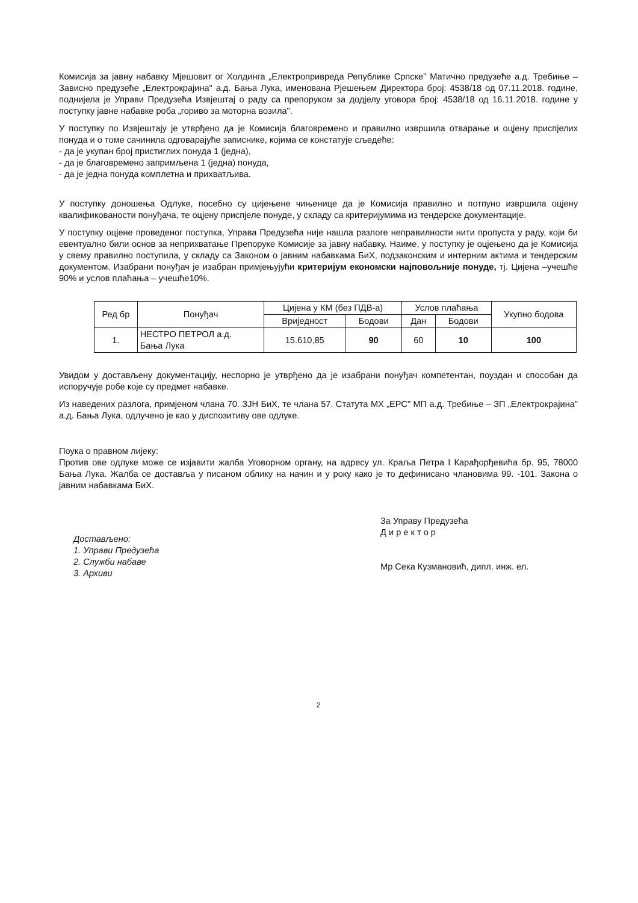Комисија за јавну набавку Мјешовит ог Холдинга „Електропривреда Републике Српске" Матично предузеће а.д. Требиње – Зависно предузеће „Електрокрајина" а.д. Бања Лука, именована Рјешењем Директора број: 4538/18 од 07.11.2018. године, поднијела је Управи Предузећа Извјештај о раду са препоруком за додјелу уговора број: 4538/18 од 16.11.2018. године у поступку јавне набавке роба „гориво за моторна возила".
У поступку по Извјештају је утврђено да је Комисија благовремено и правилно извршила отварање и оцјену приспјелих понуда и о томе сачинила одговарајуће записнике, којима се констатује сљедеће:
- да је укупан број пристиглих понуда 1 (једна),
- да је благовремено запримљена 1 (једна) понуда,
- да је једна понуда комплетна и прихватљива.
У поступку доношења Одлуке, посебно су цијењене чињенице да је Комисија правилно и потпуно извршила оцјену квалификованости понуђача, те оцјену приспјеле понуде, у складу са критеријумима из тендерске документације.
У поступку оцјене проведеног поступка, Управа Предузећа није нашла разлоге неправилности нити пропуста у раду, који би евентуално били основ за неприхватање Препоруке Комисије за јавну набавку. Наиме, у поступку је оцјењено да је Комисија у свему правилно поступила, у складу са Законом о јавним набавкама БиХ, подзаконским и интерним актима и тендерским документом. Изабрани понуђач је изабран примјењујући критеријум економски најповољније понуде, тј. Цијена –учешће 90% и услов плаћања – учешће10%.
| Ред бр | Понуђач | Цијена у КМ (без ПДВ-а) | | Услов плаћања | | Укупно бодова |
| --- | --- | --- | --- | --- | --- | --- |
| | | Вриједност | Бодови | Дан | Бодови | |
| 1. | НЕСТРО ПЕТРОЛ а.д. Бања Лука | 15.610,85 | 90 | 60 | 10 | 100 |
Увидом у достављену документацију, неспорно је утврђено да је изабрани понуђач компетентан, поуздан и способан да испоручује робе које су предмет набавке.
Из наведених разлога, примјеном члана 70. ЗЈН БиХ, те члана 57. Статута МХ „ЕРС" МП а.д. Требиње – ЗП „Електрокрајина" а.д. Бања Лука, одлучено је као у диспозитиву ове одлуке.
Поука о правном лијеку:
Против ове одлуке може се изјавити жалба Уговорном органу, на адресу ул. Краља Петра I Карађорђевића бр. 95, 78000 Бања Лука. Жалба се доставља у писаном облику на начин и у року како је то дефинисано члановима 99. -101. Закона о јавним набавкама БиХ.
Достављено:
1. Управи Предузећа
2. Служби набаве
3. Архиви
За Управу Предузећа
Д и р е к т о р
Мр Сека Кузмановић, дипл. инж. ел.
2